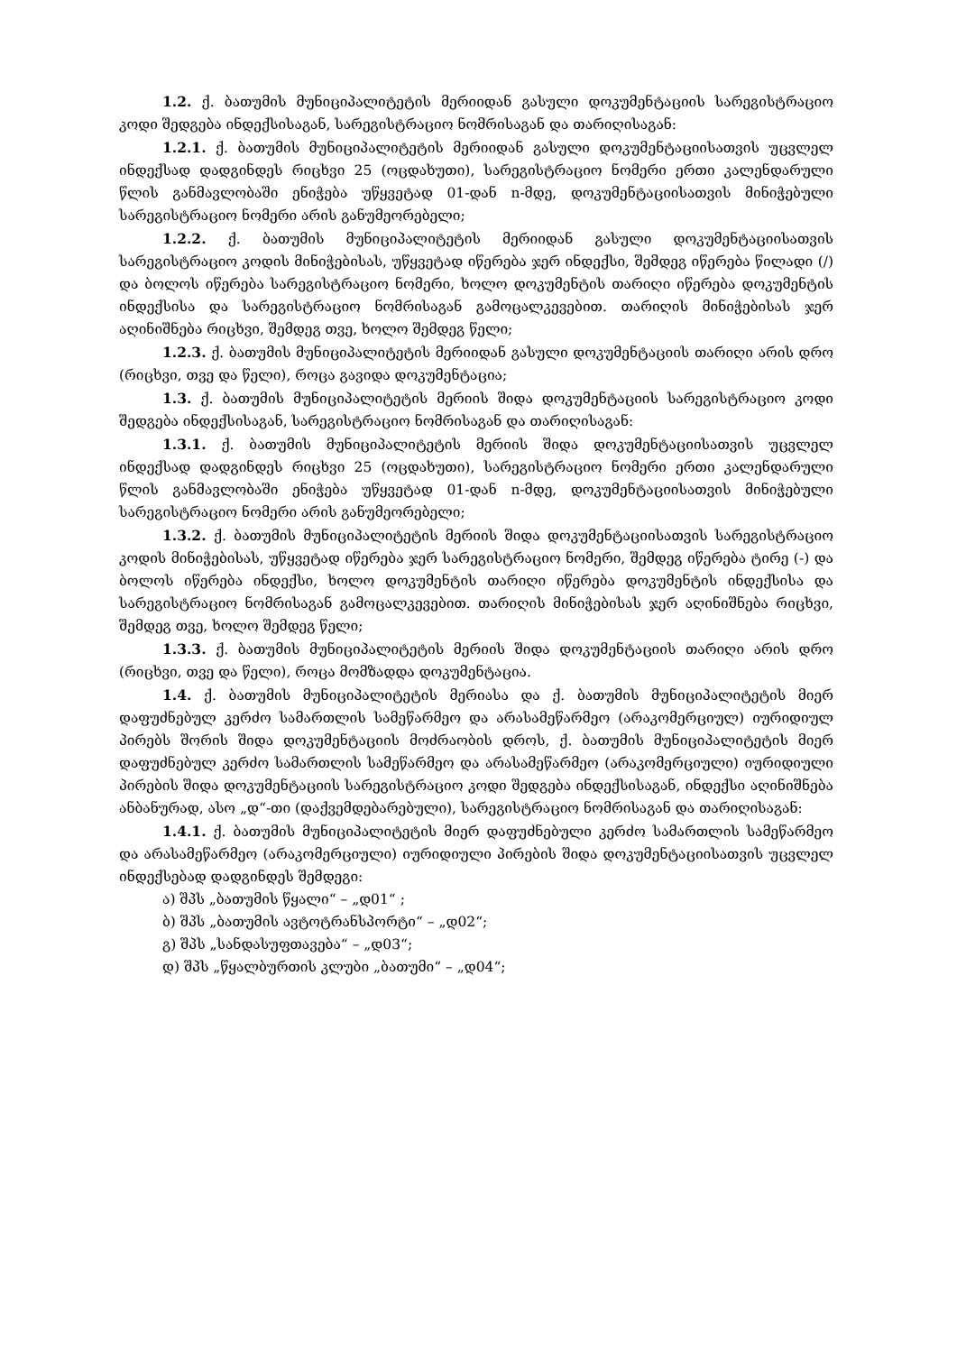1.2. ქ. ბათუმის მუნიციპალიტეტის მერიიდან გასული დოკუმენტაციის სარეგისტრაციო კოდი შედგება ინდექსისაგან, სარეგისტრაციო ნომრისაგან და თარიღისაგან:
1.2.1. ქ. ბათუმის მუნიციპალიტეტის მერიიდან გასული დოკუმენტაციისათვის უცვლელ ინდექსად დადგინდეს რიცხვი 25 (ოცდახუთი), სარეგისტრაციო ნომერი ერთი კალენდარული წლის განმავლობაში ენიჭება უწყვეტად 01-დან n-მდე, დოკუმენტაციისათვის მინიჭებული სარეგისტრაციო ნომერი არის განუმეორებელი;
1.2.2. ქ. ბათუმის მუნიციპალიტეტის მერიიდან გასული დოკუმენტაციისათვის სარეგისტრაციო კოდის მინიჭებისას, უწყვეტად იწერება ჯერ ინდექსი, შემდეგ იწერება წილადი (/) და ბოლოს იწერება სარეგისტრაციო ნომერი, ხოლო დოკუმენტის თარიღი იწერება დოკუმენტის ინდექსისა და სარეგისტრაციო ნომრისაგან გამოცალკევებით. თარიღის მინიჭებისას ჯერ აღინიშნება რიცხვი, შემდეგ თვე, ხოლო შემდეგ წელი;
1.2.3. ქ. ბათუმის მუნიციპალიტეტის მერიიდან გასული დოკუმენტაციის თარიღი არის დრო (რიცხვი, თვე და წელი), როცა გავიდა დოკუმენტაცია;
1.3. ქ. ბათუმის მუნიციპალიტეტის მერიის შიდა დოკუმენტაციის სარეგისტრაციო კოდი შედგება ინდექსისაგან, სარეგისტრაციო ნომრისაგან და თარიღისაგან:
1.3.1. ქ. ბათუმის მუნიციპალიტეტის მერიის შიდა დოკუმენტაციისათვის უცვლელ ინდექსად დადგინდეს რიცხვი 25 (ოცდახუთი), სარეგისტრაციო ნომერი ერთი კალენდარული წლის განმავლობაში ენიჭება უწყვეტად 01-დან n-მდე, დოკუმენტაციისათვის მინიჭებული სარეგისტრაციო ნომერი არის განუმეორებელი;
1.3.2. ქ. ბათუმის მუნიციპალიტეტის მერიის შიდა დოკუმენტაციისათვის სარეგისტრაციო კოდის მინიჭებისას, უწყვეტად იწერება ჯერ სარეგისტრაციო ნომერი, შემდეგ იწერება ტირე (-) და ბოლოს იწერება ინდექსი, ხოლო დოკუმენტის თარიღი იწერება დოკუმენტის ინდექსისა და სარეგისტრაციო ნომრისაგან გამოცალკევებით. თარიღის მინიჭებისას ჯერ აღინიშნება რიცხვი, შემდეგ თვე, ხოლო შემდეგ წელი;
1.3.3. ქ. ბათუმის მუნიციპალიტეტის მერიის შიდა დოკუმენტაციის თარიღი არის დრო (რიცხვი, თვე და წელი), როცა მომზადდა დოკუმენტაცია.
1.4. ქ. ბათუმის მუნიციპალიტეტის მერიასა და ქ. ბათუმის მუნიციპალიტეტის მიერ დაფუძნებულ კერძო სამართლის სამეწარმეო და არასამეწარმეო (არაკომერციულ) იურიდიულ პირებს შორის შიდა დოკუმენტაციის მოძრაობის დროს, ქ. ბათუმის მუნიციპალიტეტის მიერ დაფუძნებულ კერძო სამართლის სამეწარმეო და არასამეწარმეო (არაკომერციული) იურიდიული პირების შიდა დოკუმენტაციის სარეგისტრაციო კოდი შედგება ინდექსისაგან, ინდექსი აღინიშნება ანბანურად, ასო „დ“-თი (დაქვემდებარებული), სარეგისტრაციო ნომრისაგან და თარიღისაგან:
1.4.1. ქ. ბათუმის მუნიციპალიტეტის მიერ დაფუძნებული კერძო სამართლის სამეწარმეო და არასამეწარმეო (არაკომერციული) იურიდიული პირების შიდა დოკუმენტაციისათვის უცვლელ ინდექსებად დადგინდეს შემდეგი:
ა) შპს „ბათუმის წყალი“ – „დ01“ ;
ბ) შპს „ბათუმის ავტოტრანსპორტი“ – „დ02“;
გ) შპს „სანდასუფთავება“ – „დ03“;
დ) შპს „წყალბურთის კლუბი „ბათუმი“ – „დ04“;